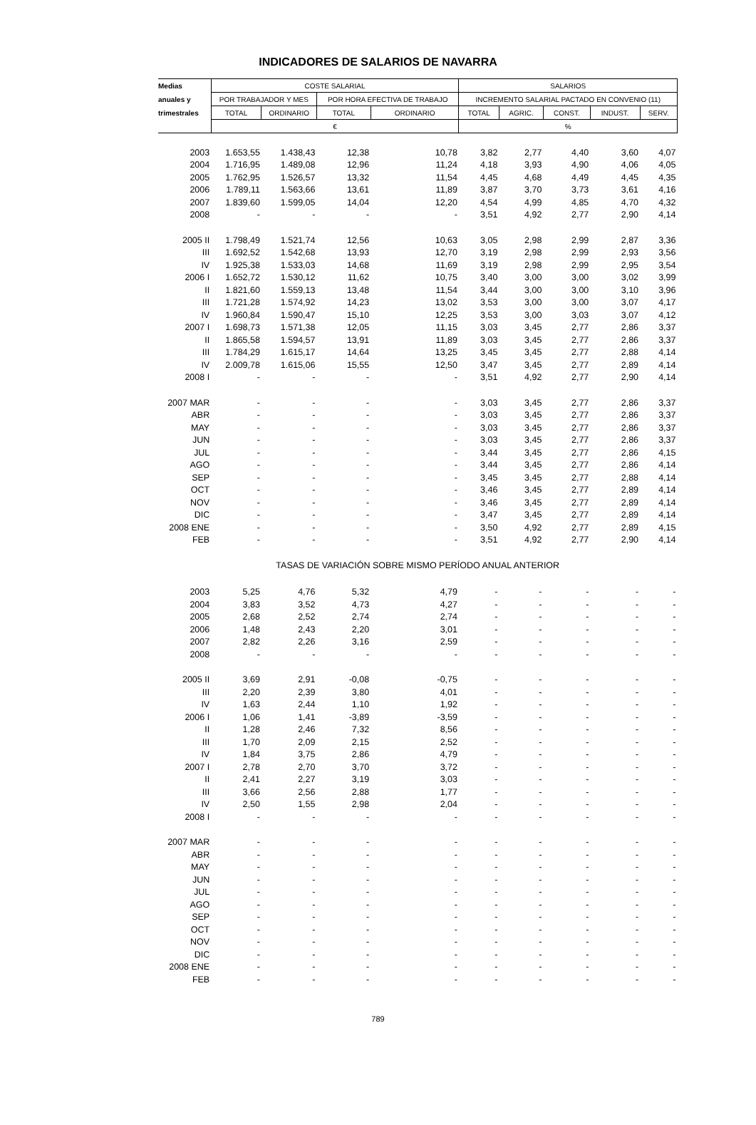INDICADORES DE SALARIOS DE NAVARRA
| Medias | COSTE SALARIAL | | | | SALARIOS | | | | |
| --- | --- | --- | --- | --- | --- | --- | --- | --- | --- |
| anuales y | POR TRABAJADOR Y MES | | POR HORA EFECTIVA DE TRABAJO | | INCREMENTO SALARIAL PACTADO EN CONVENIO (11) | | | | |
| trimestrales | TOTAL | ORDINARIO | TOTAL | ORDINARIO | TOTAL | AGRIC. | CONST. | INDUST. | SERV. |
| | € | | | | % | | | | |
| 2003 | 1.653,55 | 1.438,43 | 12,38 | 10,78 | 3,82 | 2,77 | 4,40 | 3,60 | 4,07 |
| 2004 | 1.716,95 | 1.489,08 | 12,96 | 11,24 | 4,18 | 3,93 | 4,90 | 4,06 | 4,05 |
| 2005 | 1.762,95 | 1.526,57 | 13,32 | 11,54 | 4,45 | 4,68 | 4,49 | 4,45 | 4,35 |
| 2006 | 1.789,11 | 1.563,66 | 13,61 | 11,89 | 3,87 | 3,70 | 3,73 | 3,61 | 4,16 |
| 2007 | 1.839,60 | 1.599,05 | 14,04 | 12,20 | 4,54 | 4,99 | 4,85 | 4,70 | 4,32 |
| 2008 | - | - | - | - | 3,51 | 4,92 | 2,77 | 2,90 | 4,14 |
| 2005 II | 1.798,49 | 1.521,74 | 12,56 | 10,63 | 3,05 | 2,98 | 2,99 | 2,87 | 3,36 |
| III | 1.692,52 | 1.542,68 | 13,93 | 12,70 | 3,19 | 2,98 | 2,99 | 2,93 | 3,56 |
| IV | 1.925,38 | 1.533,03 | 14,68 | 11,69 | 3,19 | 2,98 | 2,99 | 2,95 | 3,54 |
| 2006 I | 1.652,72 | 1.530,12 | 11,62 | 10,75 | 3,40 | 3,00 | 3,00 | 3,02 | 3,99 |
| II | 1.821,60 | 1.559,13 | 13,48 | 11,54 | 3,44 | 3,00 | 3,00 | 3,10 | 3,96 |
| III | 1.721,28 | 1.574,92 | 14,23 | 13,02 | 3,53 | 3,00 | 3,00 | 3,07 | 4,17 |
| IV | 1.960,84 | 1.590,47 | 15,10 | 12,25 | 3,53 | 3,00 | 3,03 | 3,07 | 4,12 |
| 2007 I | 1.698,73 | 1.571,38 | 12,05 | 11,15 | 3,03 | 3,45 | 2,77 | 2,86 | 3,37 |
| II | 1.865,58 | 1.594,57 | 13,91 | 11,89 | 3,03 | 3,45 | 2,77 | 2,86 | 3,37 |
| III | 1.784,29 | 1.615,17 | 14,64 | 13,25 | 3,45 | 3,45 | 2,77 | 2,88 | 4,14 |
| IV | 2.009,78 | 1.615,06 | 15,55 | 12,50 | 3,47 | 3,45 | 2,77 | 2,89 | 4,14 |
| 2008 I | - | - | - | - | 3,51 | 4,92 | 2,77 | 2,90 | 4,14 |
| 2007 MAR | - | - | - | - | 3,03 | 3,45 | 2,77 | 2,86 | 3,37 |
| ABR | - | - | - | - | 3,03 | 3,45 | 2,77 | 2,86 | 3,37 |
| MAY | - | - | - | - | 3,03 | 3,45 | 2,77 | 2,86 | 3,37 |
| JUN | - | - | - | - | 3,03 | 3,45 | 2,77 | 2,86 | 3,37 |
| JUL | - | - | - | - | 3,44 | 3,45 | 2,77 | 2,86 | 4,15 |
| AGO | - | - | - | - | 3,44 | 3,45 | 2,77 | 2,86 | 4,14 |
| SEP | - | - | - | - | 3,45 | 3,45 | 2,77 | 2,88 | 4,14 |
| OCT | - | - | - | - | 3,46 | 3,45 | 2,77 | 2,89 | 4,14 |
| NOV | - | - | - | - | 3,46 | 3,45 | 2,77 | 2,89 | 4,14 |
| DIC | - | - | - | - | 3,47 | 3,45 | 2,77 | 2,89 | 4,14 |
| 2008 ENE | - | - | - | - | 3,50 | 4,92 | 2,77 | 2,89 | 4,15 |
| FEB | - | - | - | - | 3,51 | 4,92 | 2,77 | 2,90 | 4,14 |
| TASAS DE VARIACIÓN SOBRE MISMO PERÍODO ANUAL ANTERIOR | | | | | | | | | |
| 2003 | 5,25 | 4,76 | 5,32 | 4,79 | - | - | - | - | - |
| 2004 | 3,83 | 3,52 | 4,73 | 4,27 | - | - | - | - | - |
| 2005 | 2,68 | 2,52 | 2,74 | 2,74 | - | - | - | - | - |
| 2006 | 1,48 | 2,43 | 2,20 | 3,01 | - | - | - | - | - |
| 2007 | 2,82 | 2,26 | 3,16 | 2,59 | - | - | - | - | - |
| 2008 | - | - | - | - | - | - | - | - | - |
| 2005 II | 3,69 | 2,91 | -0,08 | -0,75 | - | - | - | - | - |
| III | 2,20 | 2,39 | 3,80 | 4,01 | - | - | - | - | - |
| IV | 1,63 | 2,44 | 1,10 | 1,92 | - | - | - | - | - |
| 2006 I | 1,06 | 1,41 | -3,89 | -3,59 | - | - | - | - | - |
| II | 1,28 | 2,46 | 7,32 | 8,56 | - | - | - | - | - |
| III | 1,70 | 2,09 | 2,15 | 2,52 | - | - | - | - | - |
| IV | 1,84 | 3,75 | 2,86 | 4,79 | - | - | - | - | - |
| 2007 I | 2,78 | 2,70 | 3,70 | 3,72 | - | - | - | - | - |
| II | 2,41 | 2,27 | 3,19 | 3,03 | - | - | - | - | - |
| III | 3,66 | 2,56 | 2,88 | 1,77 | - | - | - | - | - |
| IV | 2,50 | 1,55 | 2,98 | 2,04 | - | - | - | - | - |
| 2008 I | - | - | - | - | - | - | - | - | - |
| 2007 MAR | - | - | - | - | - | - | - | - | - |
| ABR | - | - | - | - | - | - | - | - | - |
| MAY | - | - | - | - | - | - | - | - | - |
| JUN | - | - | - | - | - | - | - | - | - |
| JUL | - | - | - | - | - | - | - | - | - |
| AGO | - | - | - | - | - | - | - | - | - |
| SEP | - | - | - | - | - | - | - | - | - |
| OCT | - | - | - | - | - | - | - | - | - |
| NOV | - | - | - | - | - | - | - | - | - |
| DIC | - | - | - | - | - | - | - | - | - |
| 2008 ENE | - | - | - | - | - | - | - | - | - |
| FEB | - | - | - | - | - | - | - | - | - |
789